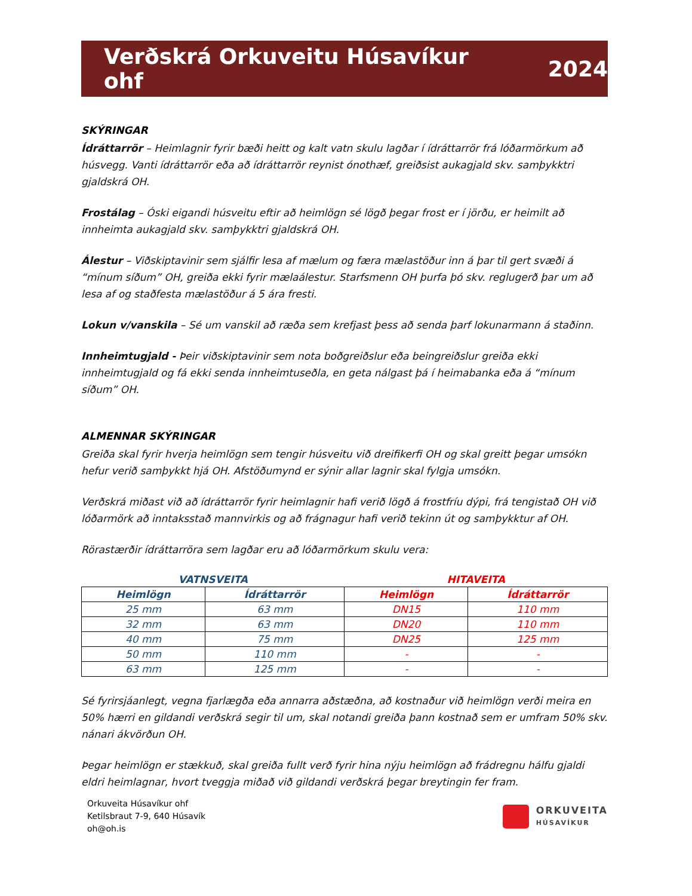Verðskrá Orkuveitu Húsavíkur ohf 2024
SKÝRINGAR
Ídráttarrör – Heimlagnir fyrir bæði heitt og kalt vatn skulu lagðar í ídráttarrör frá lóðarmörkum að húsvegg. Vanti ídráttarrör eða að ídráttarrör reynist ónothæf, greiðsist aukagjald skv. samþykktri gjaldskrá OH.
Frostálag – Óski eigandi húsveitu eftir að heimlögn sé lögð þegar frost er í jörðu, er heimilt að innheimta aukagjald skv. samþykktri gjaldskrá OH.
Álestur – Viðskiptavinir sem sjálfir lesa af mælum og færa mælastöður inn á þar til gert svæði á “mínum síðum” OH, greiða ekki fyrir mælaálestur. Starfsmenn OH þurfa þó skv. reglugerð þar um að lesa af og staðfesta mælastöður á 5 ára fresti.
Lokun v/vanskila – Sé um vanskil að ræða sem krefjast þess að senda þarf lokunarmann á staðinn.
Innheimtugjald - Þeir viðskiptavinir sem nota boðgreiðslur eða beingreiðslur greiða ekki innheimtugjald og fá ekki senda innheimtuseðla, en geta nálgast þá í heimabanka eða á “mínum síðum” OH.
ALMENNAR SKÝRINGAR
Greiða skal fyrir hverja heimlögn sem tengir húsveitu við dreifikerfi OH og skal greitt þegar umsókn hefur verið samþykkt hjá OH. Afstöðumynd er sýnir allar lagnir skal fylgja umsókn.
Verðskrá miðast við að ídráttarrör fyrir heimlagnir hafi verið lögð á frostfríu dýpi, frá tengistað OH við lóðarmörk að inntaksstað mannvirkis og að frágnagur hafi verið tekinn út og samþykktur af OH.
Rörastærðir ídráttarröra sem lagðar eru að lóðarmörkum skulu vera:
| VATNSVEITA | | HITAVEITA | |
| --- | --- | --- | --- |
| Heimlögn | Ídráttarrör | Heimlögn | Ídráttarrör |
| 25 mm | 63 mm | DN15 | 110 mm |
| 32 mm | 63 mm | DN20 | 110 mm |
| 40 mm | 75 mm | DN25 | 125 mm |
| 50 mm | 110 mm | - | - |
| 63 mm | 125 mm | - | - |
Sé fyrirsjáanlegt, vegna fjarlægða eða annarra aðstæðna, að kostnaður við heimlögn verði meira en 50% hærri en gildandi verðskrá segir til um, skal notandi greiða þann kostnað sem er umfram 50% skv. nánari ákvörðun OH.
Þegar heimlögn er stækkuð, skal greiða fullt verð fyrir hina nýju heimlögn að frádregnu hálfu gjaldi eldri heimlagnar, hvort tveggja miðað við gildandi verðskrá þegar breytingin fer fram.
Orkuveita Húsavíkur ohf
Ketilsbraut 7-9, 640 Húsavík
oh@oh.is
ORKUVEITA
HÚSAVÍKUR